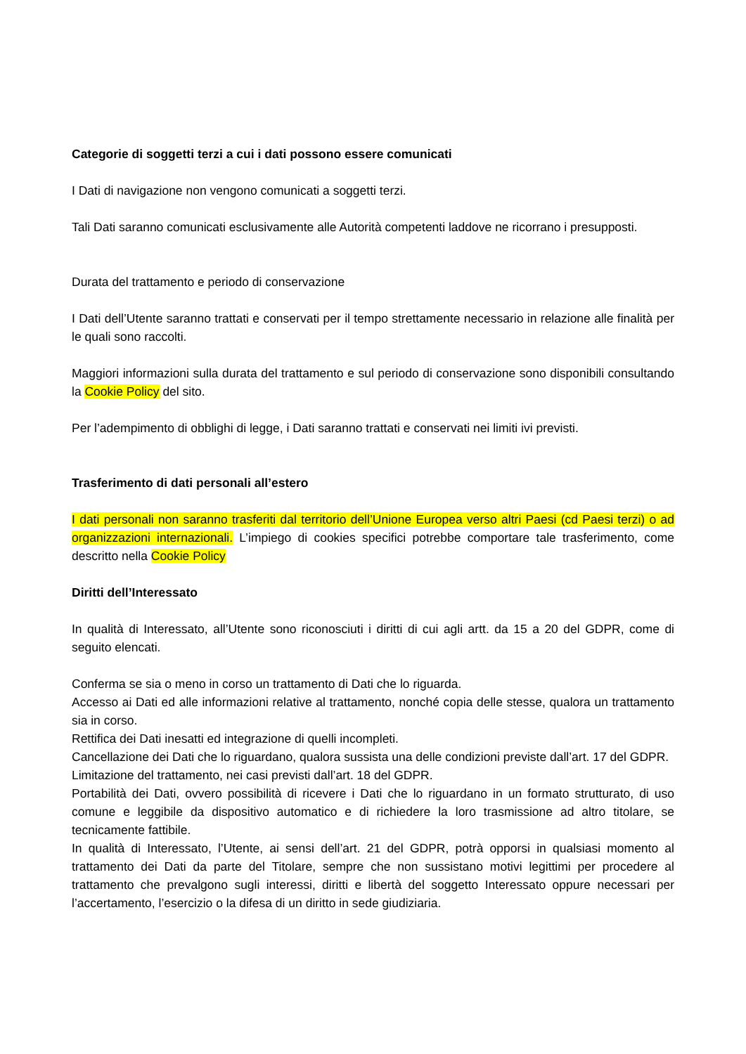Categorie di soggetti terzi a cui i dati possono essere comunicati
I Dati di navigazione non vengono comunicati a soggetti terzi.
Tali Dati saranno comunicati esclusivamente alle Autorità competenti laddove ne ricorrano i presupposti.
Durata del trattamento e periodo di conservazione
I Dati dell’Utente saranno trattati e conservati per il tempo strettamente necessario in relazione alle finalità per le quali sono raccolti.
Maggiori informazioni sulla durata del trattamento e sul periodo di conservazione sono disponibili consultando la Cookie Policy del sito.
Per l’adempimento di obblighi di legge, i Dati saranno trattati e conservati nei limiti ivi previsti.
Trasferimento di dati personali all’estero
I dati personali non saranno trasferiti dal territorio dell’Unione Europea verso altri Paesi (cd Paesi terzi) o ad organizzazioni internazionali. L’impiego di cookies specifici potrebbe comportare tale trasferimento, come descritto nella Cookie Policy
Diritti dell’Interessato
In qualità di Interessato, all’Utente sono riconosciuti i diritti di cui agli artt. da 15 a 20 del GDPR, come di seguito elencati.
Conferma se sia o meno in corso un trattamento di Dati che lo riguarda.
Accesso ai Dati ed alle informazioni relative al trattamento, nonché copia delle stesse, qualora un trattamento sia in corso.
Rettifica dei Dati inesatti ed integrazione di quelli incompleti.
Cancellazione dei Dati che lo riguardano, qualora sussista una delle condizioni previste dall’art. 17 del GDPR.
Limitazione del trattamento, nei casi previsti dall’art. 18 del GDPR.
Portabilità dei Dati, ovvero possibilità di ricevere i Dati che lo riguardano in un formato strutturato, di uso comune e leggibile da dispositivo automatico e di richiedere la loro trasmissione ad altro titolare, se tecnicamente fattibile.
In qualità di Interessato, l’Utente, ai sensi dell’art. 21 del GDPR, potrà opporsi in qualsiasi momento al trattamento dei Dati da parte del Titolare, sempre che non sussistano motivi legittimi per procedere al trattamento che prevalgono sugli interessi, diritti e libertà del soggetto Interessato oppure necessari per l’accertamento, l’esercizio o la difesa di un diritto in sede giudiziaria.